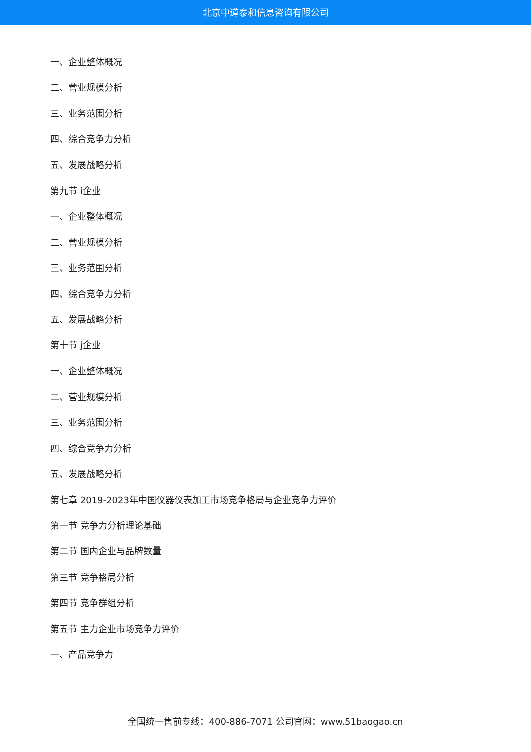北京中道泰和信息咨询有限公司
一、企业整体概况
二、营业规模分析
三、业务范围分析
四、综合竞争力分析
五、发展战略分析
第九节 i企业
一、企业整体概况
二、营业规模分析
三、业务范围分析
四、综合竞争力分析
五、发展战略分析
第十节 j企业
一、企业整体概况
二、营业规模分析
三、业务范围分析
四、综合竞争力分析
五、发展战略分析
第七章 2019-2023年中国仪器仪表加工市场竞争格局与企业竞争力评价
第一节 竞争力分析理论基础
第二节 国内企业与品牌数量
第三节 竞争格局分析
第四节 竞争群组分析
第五节 主力企业市场竞争力评价
一、产品竞争力
全国统一售前专线：400-886-7071 公司官网：www.51baogao.cn